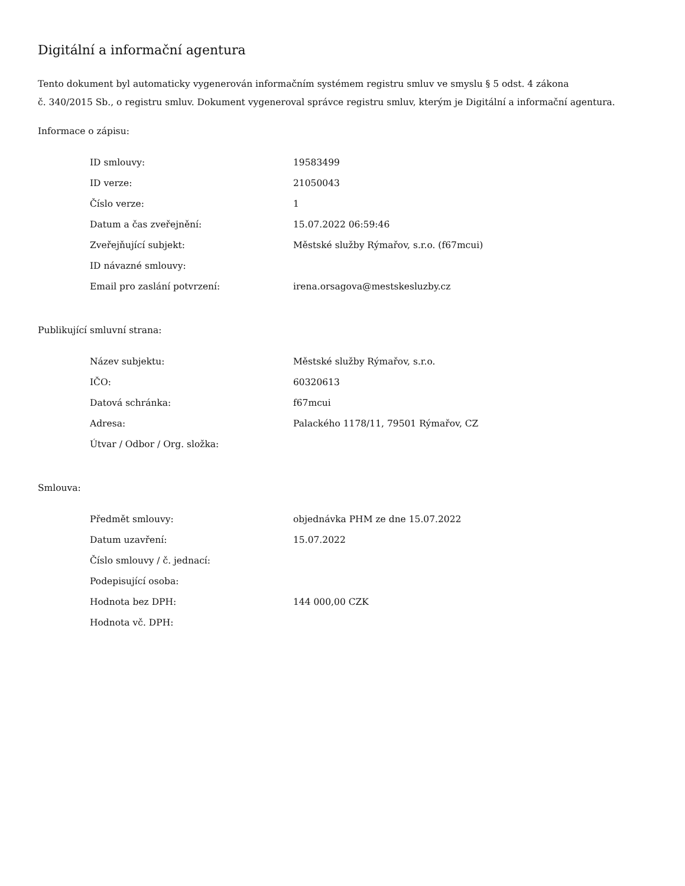Digitální a informační agentura
Tento dokument byl automaticky vygenerován informačním systémem registru smluv ve smyslu § 5 odst. 4 zákona
č. 340/2015 Sb., o registru smluv. Dokument vygeneroval správce registru smluv, kterým je Digitální a informační agentura.
Informace o zápisu:
| ID smlouvy: | 19583499 |
| ID verze: | 21050043 |
| Číslo verze: | 1 |
| Datum a čas zveřejnění: | 15.07.2022 06:59:46 |
| Zveřejňující subjekt: | Městské služby Rýmařov, s.r.o. (f67mcui) |
| ID návazné smlouvy: | |
| Email pro zaslání potvrzení: | irena.orsagova@mestskesluzby.cz |
Publikující smluvní strana:
| Název subjektu: | Městské služby Rýmařov, s.r.o. |
| IČO: | 60320613 |
| Datová schránka: | f67mcui |
| Adresa: | Palackého 1178/11, 79501 Rýmařov, CZ |
| Útvar / Odbor / Org. složka: | |
Smlouva:
| Předmět smlouvy: | objednávka PHM ze dne 15.07.2022 |
| Datum uzavření: | 15.07.2022 |
| Číslo smlouvy / č. jednací: | |
| Podepisující osoba: | |
| Hodnota bez DPH: | 144 000,00 CZK |
| Hodnota vč. DPH: | |